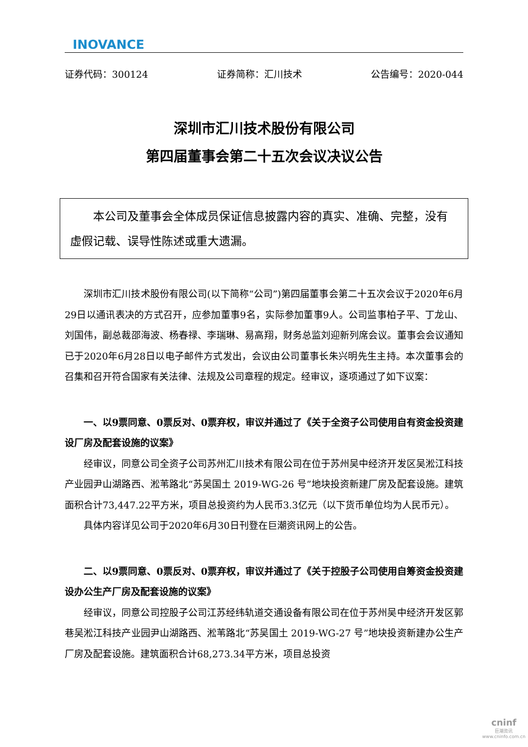INOVANCE
证券代码：300124 证券简称：汇川技术 公告编号：2020-044
深圳市汇川技术股份有限公司
第四届董事会第二十五次会议决议公告
本公司及董事会全体成员保证信息披露内容的真实、准确、完整，没有虚假记载、误导性陈述或重大遗漏。
深圳市汇川技术股份有限公司(以下简称“公司”)第四届董事会第二十五次会议于2020年6月29日以通讯表决的方式召开，应参加董事9名，实际参加董事9人。公司监事柏子平、丁龙山、刘国伟，副总裁邵海波、杨春禄、李瑞琳、易高翔，财务总监刘迎新列席会议。董事会会议通知已于2020年6月28日以电子邮件方式发出，会议由公司董事长朱兴明先生主持。本次董事会的召集和召开符合国家有关法律、法规及公司章程的规定。经审议，逐项通过了如下议案：
一、以9票同意、0票反对、0票弃权，审议并通过了《关于全资子公司使用自有资金投资建设厂房及配套设施的议案》
经审议，同意公司全资子公司苏州汇川技术有限公司在位于苏州吴中经济开发区吴淞江科技产业园尹山湖路西、淞苇路北“苏吴国土 2019-WG-26 号”地块投资新建厂房及配套设施。建筑面积合计73,447.22平方米，项目总投资约为人民币3.3亿元（以下货币单位均为人民币元）。
具体内容详见公司于2020年6月30日刊登在巨潮资讯网上的公告。
二、以9票同意、0票反对、0票弃权，审议并通过了《关于控股子公司使用自筹资金投资建设办公生产厂房及配套设施的议案》
经审议，同意公司控股子公司江苏经纬轨道交通设备有限公司在位于苏州吴中经济开发区郭巷吴淞江科技产业园尹山湖路西、淞苇路北“苏吴国土 2019-WG-27 号”地块投资新建办公生产厂房及配套设施。建筑面积合计68,273.34平方米，项目总投资
cninf
巨潮资讯
www.cninfo.com.cn